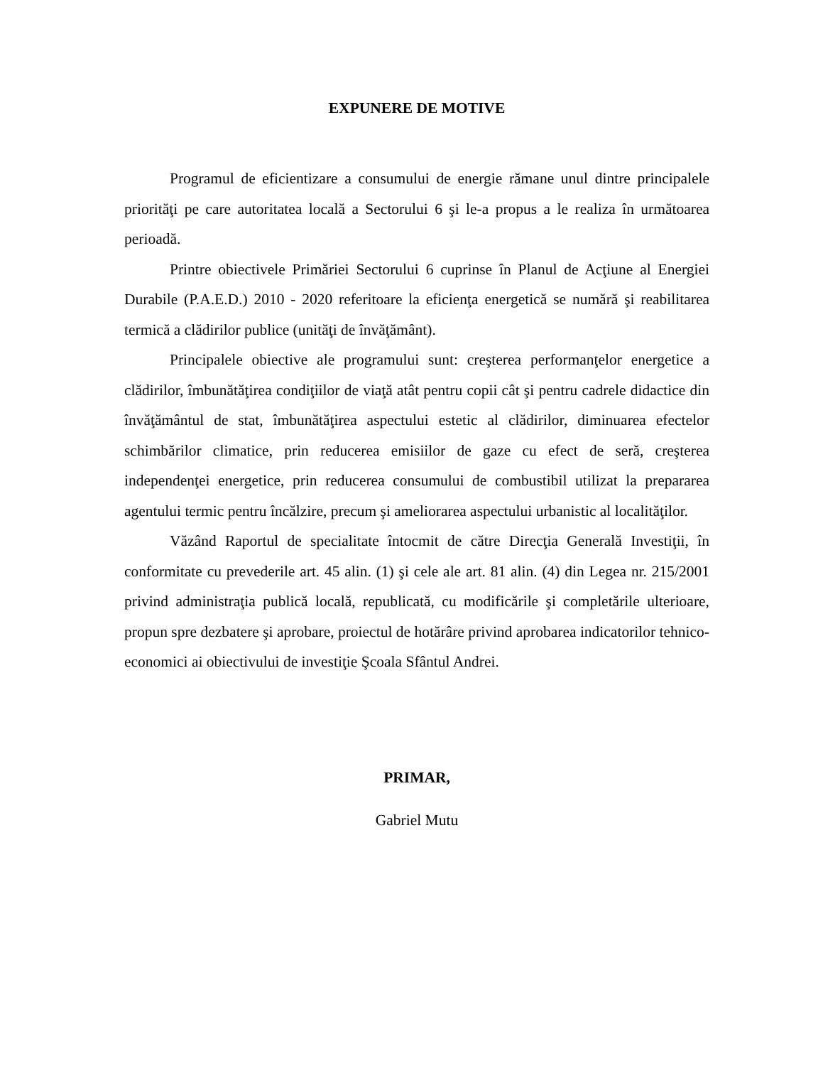EXPUNERE DE MOTIVE
Programul de eficientizare a consumului de energie rămane unul dintre principalele priorităţi pe care autoritatea locală a Sectorului 6 şi le-a propus a le realiza în următoarea perioadă.
Printre obiectivele Primăriei Sectorului 6 cuprinse în Planul de Acţiune al Energiei Durabile (P.A.E.D.) 2010 - 2020 referitoare la eficienţa energetică se numără şi reabilitarea termică a clădirilor publice (unităţi de învăţământ).
Principalele obiective ale programului sunt: creşterea performanţelor energetice a clădirilor, îmbunătăţirea condiţiilor de viaţă atât pentru copii cât şi pentru cadrele didactice din învăţământul de stat, îmbunătăţirea aspectului estetic al clădirilor, diminuarea efectelor schimbărilor climatice, prin reducerea emisiilor de gaze cu efect de seră, creşterea independenţei energetice, prin reducerea consumului de combustibil utilizat la prepararea agentului termic pentru încălzire, precum şi ameliorarea aspectului urbanistic al localităţilor.
Văzând Raportul de specialitate întocmit de către Direcţia Generală Investiţii, în conformitate cu prevederile art. 45 alin. (1) şi cele ale art. 81 alin. (4) din Legea nr. 215/2001 privind administraţia publică locală, republicată, cu modificările şi completările ulterioare, propun spre dezbatere şi aprobare, proiectul de hotărâre privind aprobarea indicatorilor tehnico-economici ai obiectivului de investiţie Şcoala Sfântul Andrei.
PRIMAR,
Gabriel Mutu